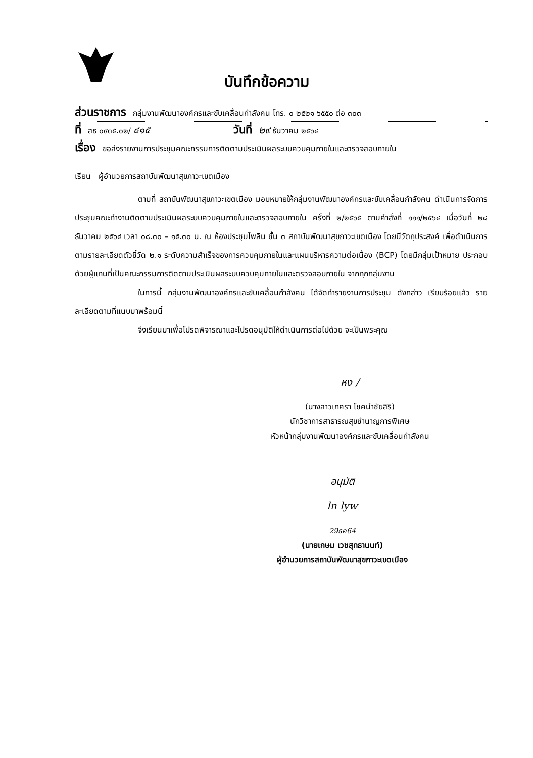บันทึกข้อความ
ส่วนราชการ กลุ่มงานพัฒนาองค์กรและขับเคลื่อนกำลังคน โทร. ๐ ๒๕๒๑ ๖๕๕๐ ต่อ ๓๐๓
ที่ สธ ๐๙๓๕.๐๒/ ๔๑๕ วันที่ ๒๙ ธันวาคม ๒๕๖๔
เรื่อง ขอส่งรายงานการประชุมคณะกรรมการติดตามประเมินผลระบบควบคุมภายในและตรวจสอบภายใน
เรียน ผู้อำนวยการสถาบันพัฒนาสุขภาวะเขตเมือง
ตามที่ สถาบันพัฒนาสุขภาวะเขตเมือง มอบหมายให้กลุ่มงานพัฒนาองค์กรและขับเคลื่อนกำลังคน ดำเนินการจัดการประชุมคณะทำงานติดตามประเมินผลระบบควบคุมภายในและตรวจสอบภายใน ครั้งที่ ๒/๒๕๖๕ ตามคำสั่งที่ ๑๑๑/๒๕๖๔ เมื่อวันที่ ๒๘ ธันวาคม ๒๕๖๔ เวลา ๐๘.๓๐ – ๑๕.๓๐ น. ณ ห้องประชุมไพลิน ชั้น ๓ สถาบันพัฒนาสุขภาวะเขตเมือง โดยมีวัตถุประสงค์ เพื่อดำเนินการตามรายละเอียดตัวชี้วัด ๒.๑ ระดับความสำเร็จของการควบคุมภายในและแผนบริหารความต่อเนื่อง (BCP) โดยมีกลุ่มเป้าหมาย ประกอบด้วยผู้แทนที่เป็นคณะกรรมการติดตามประเมินผลระบบควบคุมภายในและตรวจสอบภายใน จากทุกกลุ่มงาน
ในการนี้ กลุ่มงานพัฒนาองค์กรและขับเคลื่อนกำลังคน ได้จัดทำรายงานการประชุม ดังกล่าว เรียบร้อยแล้ว รายละเอียดตามที่แนบมาพร้อมนี้
จึงเรียนมาเพื่อโปรดพิจารณาและโปรดอนุมัติให้ดำเนินการต่อไปด้วย จะเป็นพระคุณ
หง /
(นางสาวเกศรา โชคนำชัยสิริ)
นักวิชาการสาธารณสุขชำนาญการพิเศษ
หัวหน้ากลุ่มงานพัฒนาองค์กรและขับเคลื่อนกำลังคน
อนุมัติ
ln lyw
29ธค64
(นายเกษม เวชสุทธานนท์)
ผู้อำนวยการสถาบันพัฒนาสุขภาวะเขตเมือง